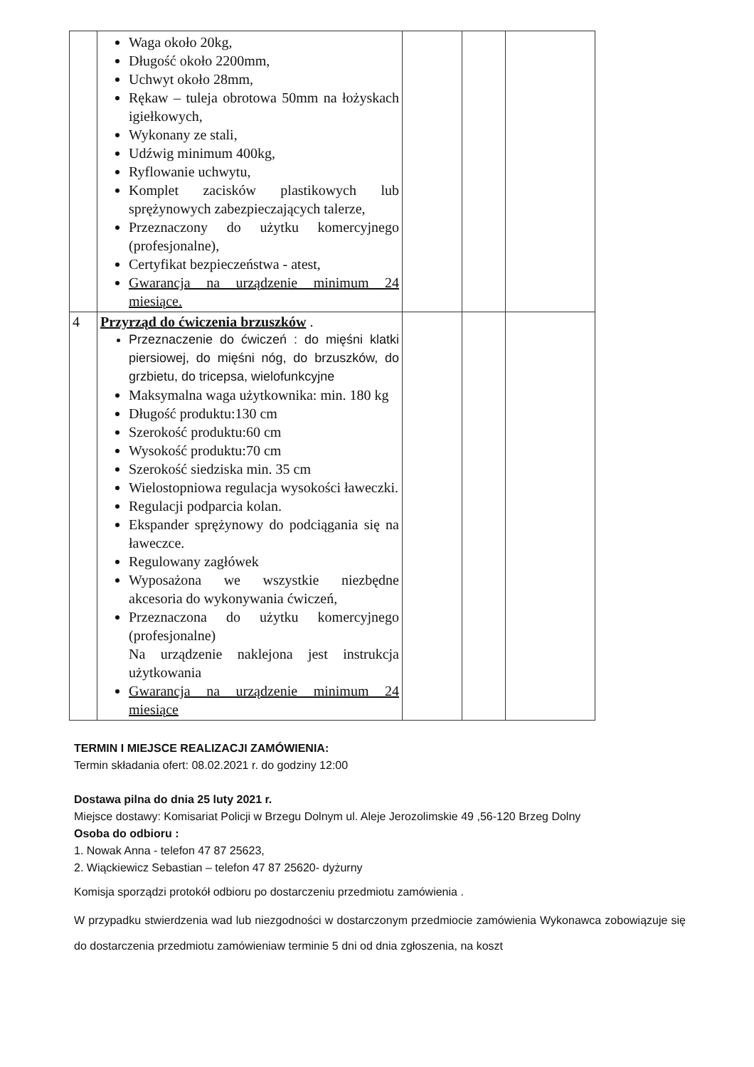| | Waga około 20kg, Długość około 2200mm, Uchwyt około 28mm, Rękaw – tuleja obrotowa 50mm na łożyskach igiełkowych, Wykonany ze stali, Udźwig minimum 400kg, Ryflowanie uchwytu, Komplet zacisków plastikowych lub sprężynowych zabezpieczających talerze, Przeznaczony do użytku komercyjnego (profesjonalne), Certyfikat bezpieczeństwa - atest, Gwarancja na urządzenie minimum 24 miesiące. | | | |
| 4 | Przyrząd do ćwiczenia brzuszków . Przeznaczenie do ćwiczeń : do mięśni klatki piersiowej, do mięśni nóg, do brzuszków, do grzbietu, do tricepsa, wielofunkcyjne Maksymalna waga użytkownika: min. 180 kg Długość produktu:130 cm Szerokość produktu:60 cm Wysokość produktu:70 cm Szerokość siedziska min. 35 cm Wielostopniowa regulacja wysokości ławeczki. Regulacji podparcia kolan. Ekspander sprężynowy do podciągania się na ławeczce. Regulowany zagłówek Wyposażona we wszystkie niezbędne akcesoria do wykonywania ćwiczeń, Przeznaczona do użytku komercyjnego (profesjonalne) Na urządzenie naklejona jest instrukcja użytkowania Gwarancja na urządzenie minimum 24 miesiące | | | |
TERMIN I MIEJSCE REALIZACJI ZAMÓWIENIA:
Termin składania ofert: 08.02.2021 r. do godziny 12:00
Dostawa pilna do dnia 25 luty 2021 r.
Miejsce dostawy: Komisariat Policji w Brzegu Dolnym ul. Aleje Jerozolimskie 49 ,56-120 Brzeg Dolny
Osoba do odbioru :
1. Nowak Anna - telefon 47 87 25623,
2. Wiąckiewicz Sebastian – telefon 47 87 25620- dyżurny
Komisja sporządzi protokół odbioru po dostarczeniu przedmiotu zamówienia .
W przypadku stwierdzenia wad lub niezgodności w dostarczonym przedmiocie zamówienia Wykonawca zobowiązuje się do dostarczenia przedmiotu zamówieniaw terminie 5 dni od dnia zgłoszenia, na koszt